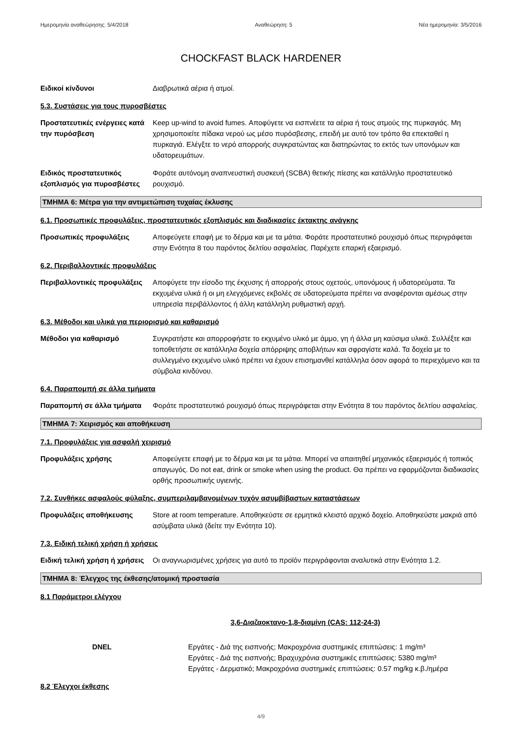Ημερομηνία αναθεώρησης: 5/4/2018 Αναθεώρηση: 5 Νέα ημερομηνία: 3/5/2016
CHOCKFAST BLACK HARDENER
Ειδικοί κίνδυνοι Διαβρωτικά αέρια ή ατμοί.
5.3. Συστάσεις για τους πυροσβέστες
Προστατευτικές ενέργειες κατά την πυρόσβεση
Keep up-wind to avoid fumes. Αποφύγετε να εισπνέετε τα αέρια ή τους ατμούς της πυρκαγιάς. Μη χρησιμοποιείτε πίδακα νερού ως μέσο πυρόσβεσης, επειδή με αυτό τον τρόπο θα επεκταθεί η πυρκαγιά. Ελέγξτε το νερό απορροής συγκρατώντας και διατηρώντας το εκτός των υπονόμων και υδατορευμάτων.
Ειδικός προστατευτικός εξοπλισμός για πυροσβέστες
Φοράτε αυτόνομη αναπνευστική συσκευή (SCBA) θετικής πίεσης και κατάλληλο προστατευτικό ρουχισμό.
ΤΜΗΜΑ 6: Μέτρα για την αντιμετώπιση τυχαίας έκλυσης
6.1. Προσωπικές προφυλάξεις, προστατευτικός εξοπλισμός και διαδικασίες έκτακτης ανάγκης
Προσωπικές προφυλάξεις Αποφεύγετε επαφή με το δέρμα και με τα μάτια. Φοράτε προστατευτικό ρουχισμό όπως περιγράφεται στην Ενότητα 8 του παρόντος δελτίου ασφαλείας. Παρέχετε επαρκή εξαερισμό.
6.2. Περιβαλλοντικές προφυλάξεις
Περιβαλλοντικές προφυλάξεις
Αποφύγετε την είσοδο της έκχυσης ή απορροής στους οχετούς, υπονόμους ή υδατορεύματα. Τα εκχυμένα υλικά ή οι μη ελεγχόμενες εκβολές σε υδατορεύματα πρέπει να αναφέρονται αμέσως στην υπηρεσία περιβάλλοντος ή άλλη κατάλληλη ρυθμιστική αρχή.
6.3. Μέθοδοι και υλικά για περιορισμό και καθαρισμό
Μέθοδοι για καθαρισμό Συγκρατήστε και απορροφήστε το εκχυμένο υλικό με άμμο, γη ή άλλα μη καύσιμα υλικά. Συλλέξτε και τοποθετήστε σε κατάλληλα δοχεία απόρριψης αποβλήτων και σφραγίστε καλά. Τα δοχεία με το συλλεγμένο εκχυμένο υλικό πρέπει να έχουν επισημανθεί κατάλληλα όσον αφορά το περιεχόμενο και τα σύμβολα κινδύνου.
6.4. Παραπομπή σε άλλα τμήματα
Παραπομπή σε άλλα τμήματα Φοράτε προστατευτικό ρουχισμό όπως περιγράφεται στην Ενότητα 8 του παρόντος δελτίου ασφαλείας.
ΤΜΗΜΑ 7: Χειρισμός και αποθήκευση
7.1. Προφυλάξεις για ασφαλή χειρισμό
Προφυλάξεις χρήσης Αποφεύγετε επαφή με το δέρμα και με τα μάτια. Μπορεί να απαιτηθεί μηχανικός εξαερισμός ή τοπικός απαγωγός. Do not eat, drink or smoke when using the product. Θα πρέπει να εφαρμόζονται διαδικασίες ορθής προσωπικής υγιεινής.
7.2. Συνθήκες ασφαλούς φύλαξης, συμπεριλαμβανομένων τυχόν ασυμβίβαστων καταστάσεων
Προφυλάξεις αποθήκευσης Store at room temperature. Αποθηκεύστε σε ερμητικά κλειστό αρχικό δοχείο. Αποθηκεύστε μακριά από ασύμβατα υλικά (δείτε την Ενότητα 10).
7.3. Ειδική τελική χρήση ή χρήσεις
Ειδική τελική χρήση ή χρήσεις
Οι αναγνωρισμένες χρήσεις για αυτό το προϊόν περιγράφονται αναλυτικά στην Ενότητα 1.2.
ΤΜΗΜΑ 8: Έλεγχος της έκθεσης/ατομική προστασία
8.1 Παράμετροι ελέγχου
3,6-Διαζαοκτανο-1,8-διαμίνη (CAS: 112-24-3)
DNEL Εργάτες - Διά της εισπνοής; Μακροχρόνια συστημικές επιπτώσεις: 1 mg/m³
Εργάτες - Διά της εισπνοής; Βραχυχρόνια συστημικές επιπτώσεις: 5380 mg/m³
Εργάτες - Δερματικό; Μακροχρόνια συστημικές επιπτώσεις: 0.57 mg/kg κ.β./ημέρα
8.2 Έλεγχοι έκθεσης
4/9